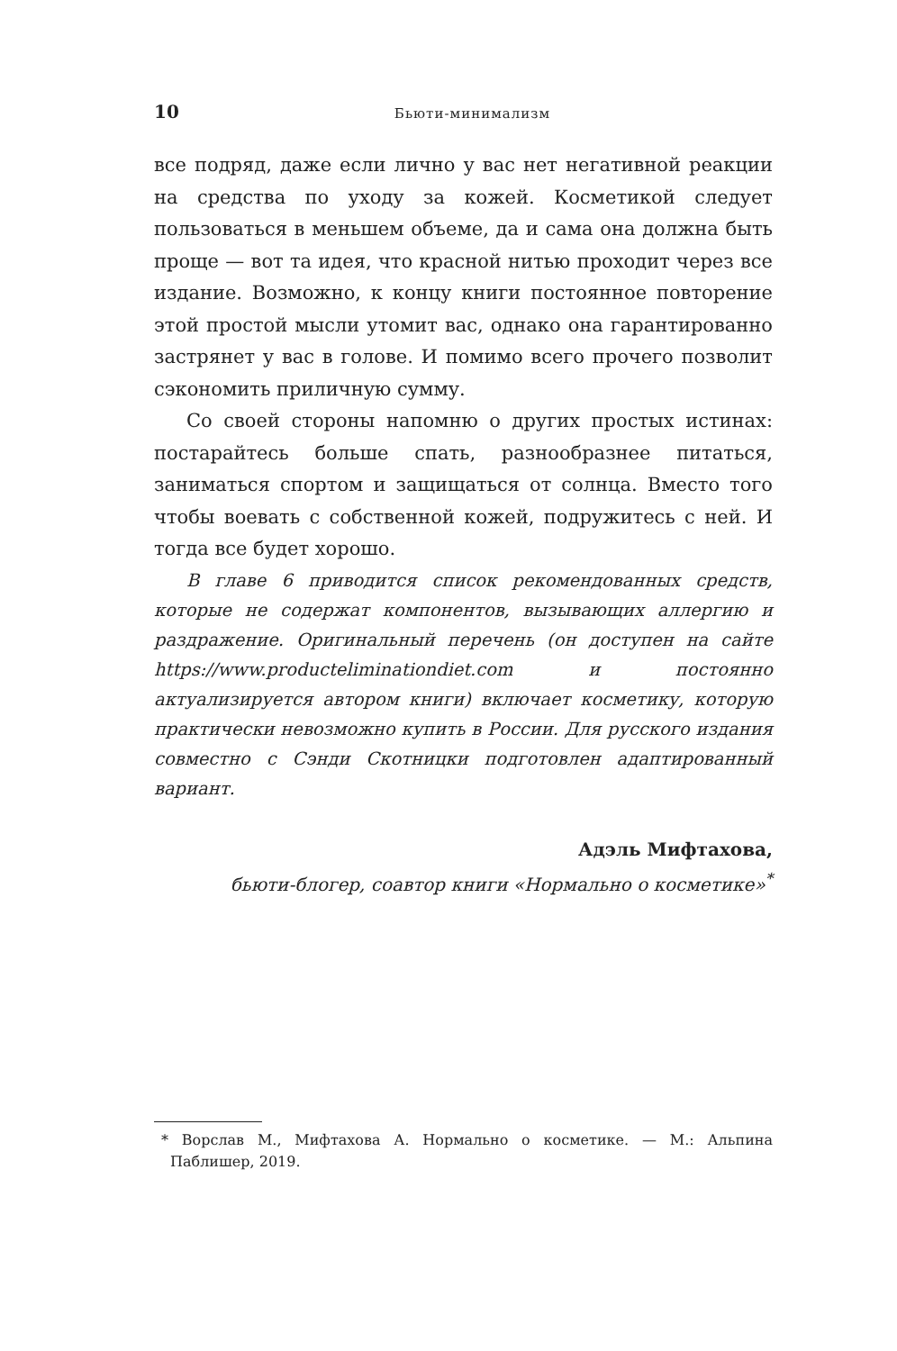10 Бьюти-минимализм
все подряд, даже если лично у вас нет негативной реакции на средства по уходу за кожей. Косметикой следует пользоваться в меньшем объеме, да и сама она должна быть проще — вот та идея, что красной нитью проходит через все издание. Возможно, к концу книги постоянное повторение этой простой мысли утомит вас, однако она гарантированно застрянет у вас в голове. И помимо всего прочего позволит сэкономить приличную сумму.
Со своей стороны напомню о других простых истинах: постарайтесь больше спать, разнообразнее питаться, заниматься спортом и защищаться от солнца. Вместо того чтобы воевать с собственной кожей, подружитесь с ней. И тогда все будет хорошо.
В главе 6 приводится список рекомендованных средств, которые не содержат компонентов, вызывающих аллергию и раздражение. Оригинальный перечень (он доступен на сайте https://www.producteliminationdiet.com и постоянно актуализируется автором книги) включает косметику, которую практически невозможно купить в России. Для русского издания совместно с Сэнди Скотницки подготовлен адаптированный вариант.
Адэль Мифтахова,
бьюти-блогер, соавтор книги «Нормально о косметике»<sup>*</sup>
* Ворслав М., Мифтахова А. Нормально о косметике. — М.: Альпина Паблишер, 2019.